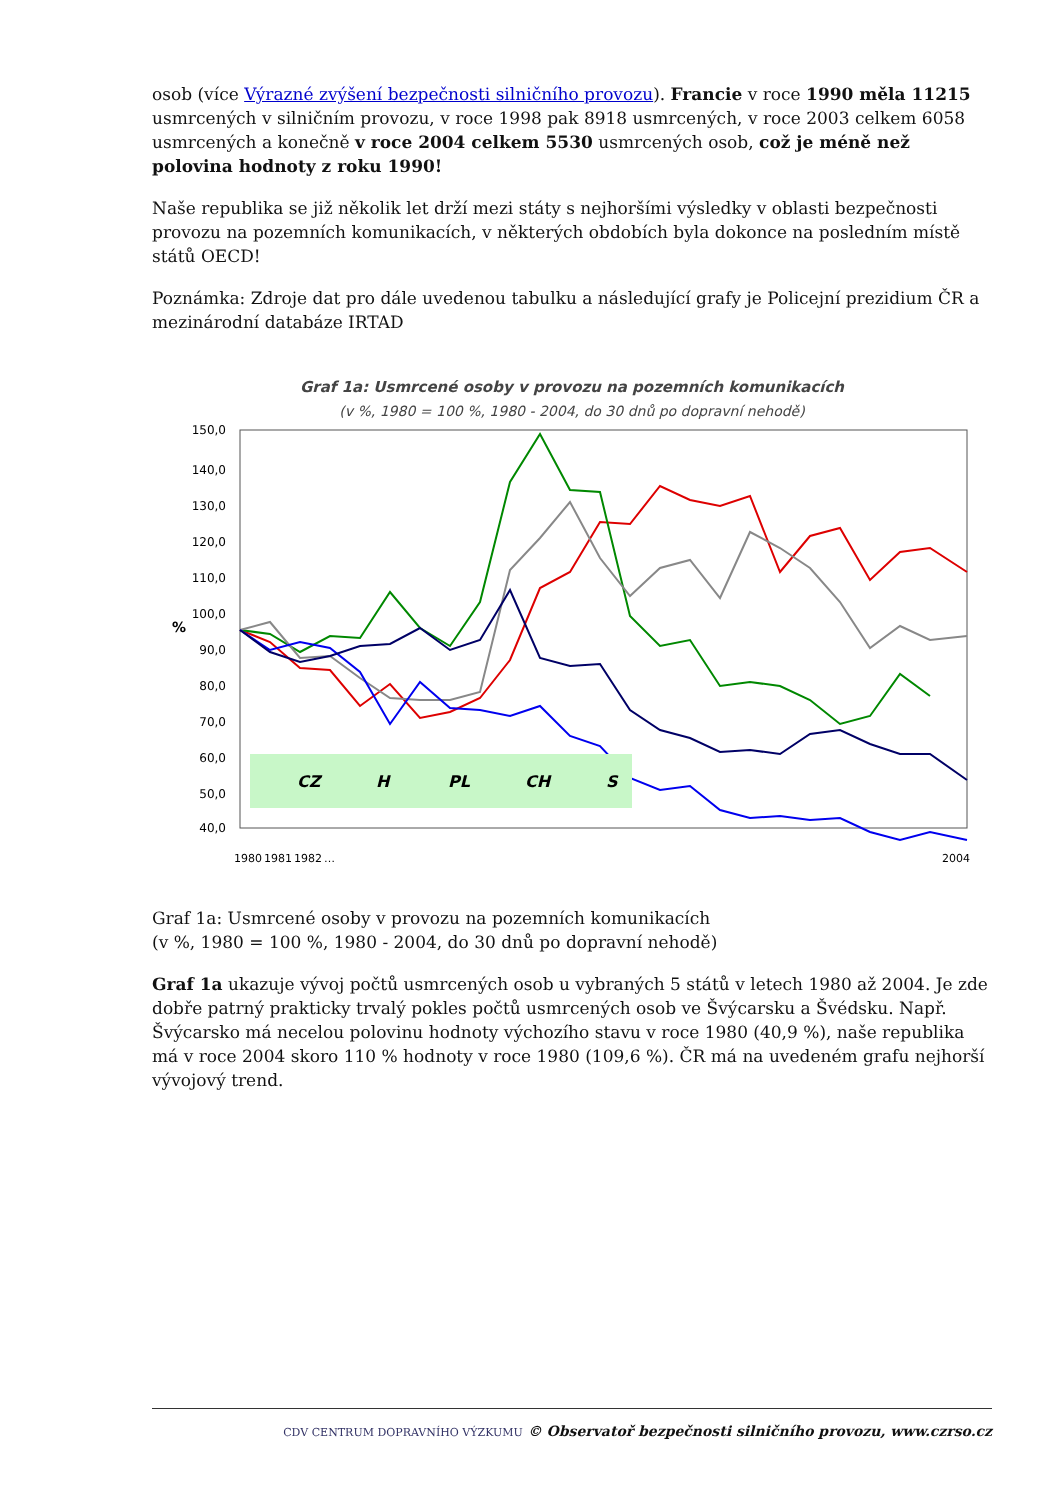osob (více Výrazné zvýšení bezpečnosti silničního provozu). Francie v roce 1990 měla 11215 usmrcených v silničním provozu, v roce 1998 pak 8918 usmrcených, v roce 2003 celkem 6058 usmrcených a konečně v roce 2004 celkem 5530 usmrcených osob, což je méně než polovina hodnoty z roku 1990!
Naše republika se již několik let drží mezi státy s nejhoršími výsledky v oblasti bezpečnosti provozu na pozemních komunikacích, v některých obdobích byla dokonce na posledním místě států OECD!
Poznámka: Zdroje dat pro dále uvedenou tabulku a následující grafy je Policejní prezidium ČR a mezinárodní databáze IRTAD
Graf 1a: Usmrcené osoby v provozu na pozemních komunikacích
(v %, 1980 = 100 %, 1980 - 2004, do 30 dnů po dopravní nehodě)
150,0
140,0
130,0
120,0
110,0
100,0
90,0
80,0
70,0
60,0
50,0
40,0
%
CZ
H
PL
CH
S
1980
1981
1982
…
2004
Graf 1a: Usmrcené osoby v provozu na pozemních komunikacích
(v %, 1980 = 100 %, 1980 - 2004, do 30 dnů po dopravní nehodě)
Graf 1a ukazuje vývoj počtů usmrcených osob u vybraných 5 států v letech 1980 až 2004. Je zde dobře patrný prakticky trvalý pokles počtů usmrcených osob ve Švýcarsku a Švédsku. Např. Švýcarsko má necelou polovinu hodnoty výchozího stavu v roce 1980 (40,9 %), naše republika má v roce 2004 skoro 110 % hodnoty v roce 1980 (109,6 %). ČR má na uvedeném grafu nejhorší vývojový trend.
CDV CENTRUM DOPRAVNÍHO VÝZKUMU © Observatoř bezpečnosti silničního provozu, www.czrso.cz